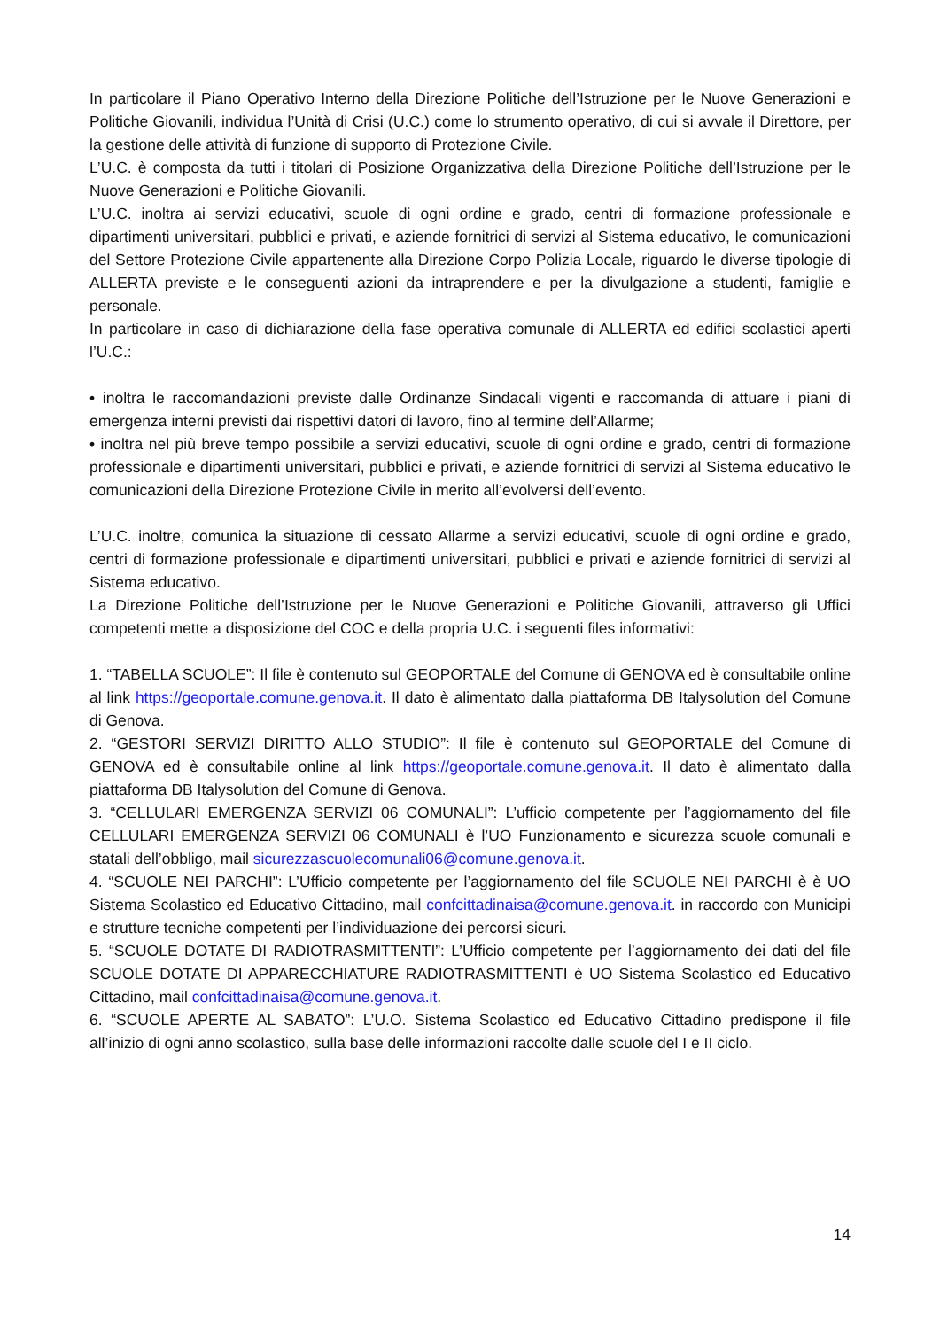In particolare il Piano Operativo Interno della Direzione Politiche dell’Istruzione per le Nuove Generazioni e Politiche Giovanili, individua l’Unità di Crisi (U.C.) come lo strumento operativo, di cui si avvale il Direttore, per la gestione delle attività di funzione di supporto di Protezione Civile.
L’U.C. è composta da tutti i titolari di Posizione Organizzativa della Direzione Politiche dell’Istruzione per le Nuove Generazioni e Politiche Giovanili.
L’U.C. inoltra ai servizi educativi, scuole di ogni ordine e grado, centri di formazione professionale e dipartimenti universitari, pubblici e privati, e aziende fornitrici di servizi al Sistema educativo, le comunicazioni del Settore Protezione Civile appartenente alla Direzione Corpo Polizia Locale, riguardo le diverse tipologie di ALLERTA previste e le conseguenti azioni da intraprendere e per la divulgazione a studenti, famiglie e personale.
In particolare in caso di dichiarazione della fase operativa comunale di ALLERTA ed edifici scolastici aperti l’U.C.:
• inoltra le raccomandazioni previste dalle Ordinanze Sindacali vigenti e raccomanda di attuare i piani di emergenza interni previsti dai rispettivi datori di lavoro, fino al termine dell’Allarme;
• inoltra nel più breve tempo possibile a servizi educativi, scuole di ogni ordine e grado, centri di formazione professionale e dipartimenti universitari, pubblici e privati, e aziende fornitrici di servizi al Sistema educativo le comunicazioni della Direzione Protezione Civile in merito all’evolversi dell’evento.
L’U.C. inoltre, comunica la situazione di cessato Allarme a servizi educativi, scuole di ogni ordine e grado, centri di formazione professionale e dipartimenti universitari, pubblici e privati e aziende fornitrici di servizi al Sistema educativo.
La Direzione Politiche dell’Istruzione per le Nuove Generazioni e Politiche Giovanili, attraverso gli Uffici competenti mette a disposizione del COC e della propria U.C. i seguenti files informativi:
1. “TABELLA SCUOLE”: Il file è contenuto sul GEOPORTALE del Comune di GENOVA ed è consultabile online al link https://geoportale.comune.genova.it. Il dato è alimentato dalla piattaforma DB Italysolution del Comune di Genova.
2. “GESTORI SERVIZI DIRITTO ALLO STUDIO”: Il file è contenuto sul GEOPORTALE del Comune di GENOVA ed è consultabile online al link https://geoportale.comune.genova.it. Il dato è alimentato dalla piattaforma DB Italysolution del Comune di Genova.
3. “CELLULARI EMERGENZA SERVIZI 06 COMUNALI”: L’ufficio competente per l’aggiornamento del file CELLULARI EMERGENZA SERVIZI 06 COMUNALI è l’UO Funzionamento e sicurezza scuole comunali e statali dell’obbligo, mail sicurezzascuolecomunali06@comune.genova.it.
4. “SCUOLE NEI PARCHI”: L’Ufficio competente per l’aggiornamento del file SCUOLE NEI PARCHI è è UO Sistema Scolastico ed Educativo Cittadino, mail confcittadinaisa@comune.genova.it. in raccordo con Municipi e strutture tecniche competenti per l’individuazione dei percorsi sicuri.
5. “SCUOLE DOTATE DI RADIOTRASMITTENTI”: L’Ufficio competente per l’aggiornamento dei dati del file SCUOLE DOTATE DI APPARECCHIATURE RADIOTRASMITTENTI è UO Sistema Scolastico ed Educativo Cittadino, mail confcittadinaisa@comune.genova.it.
6. “SCUOLE APERTE AL SABATO”: L’U.O. Sistema Scolastico ed Educativo Cittadino predispone il file all’inizio di ogni anno scolastico, sulla base delle informazioni raccolte dalle scuole del I e II ciclo.
14